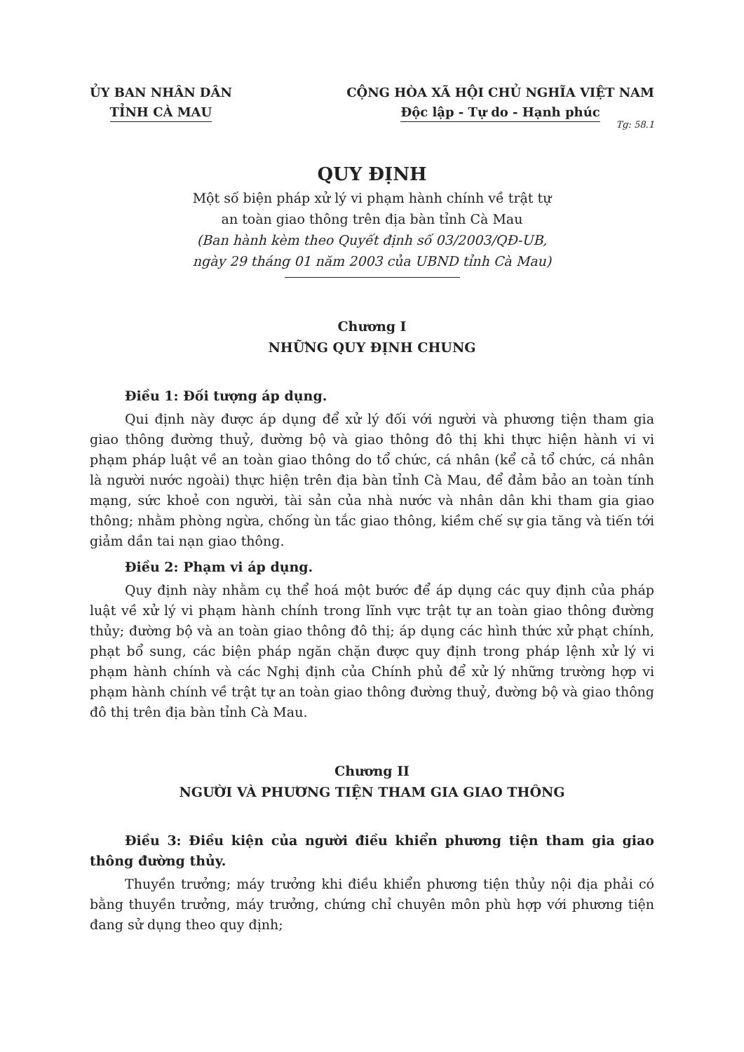ỦY BAN NHÂN DÂN
TỈNH CÀ MAU
CỘNG HÒA XÃ HỘI CHỦ NGHĨA VIỆT NAM
Độc lập - Tự do - Hạnh phúc
Tg: 58.1
QUY ĐỊNH
Một số biện pháp xử lý vi phạm hành chính về trật tự
an toàn giao thông trên địa bàn tỉnh Cà Mau
(Ban hành kèm theo Quyết định số 03/2003/QĐ-UB,
ngày 29 tháng 01 năm 2003 của UBND tỉnh Cà Mau)
Chương I
NHỮNG QUY ĐỊNH CHUNG
Điều 1: Đối tượng áp dụng.
Qui định này được áp dụng để xử lý đối với người và phương tiện tham gia giao thông đường thuỷ, đường bộ và giao thông đô thị khi thực hiện hành vi vi phạm pháp luật về an toàn giao thông do tổ chức, cá nhân (kể cả tổ chức, cá nhân là người nước ngoài) thực hiện trên địa bàn tỉnh Cà Mau, để đảm bảo an toàn tính mạng, sức khoẻ con người, tài sản của nhà nước và nhân dân khi tham gia giao thông; nhằm phòng ngừa, chống ùn tắc giao thông, kiềm chế sự gia tăng và tiến tới giảm dần tai nạn giao thông.
Điều 2: Phạm vi áp dụng.
Quy định này nhằm cụ thể hoá một bước để áp dụng các quy định của pháp luật về xử lý vi phạm hành chính trong lĩnh vực trật tự an toàn giao thông đường thủy; đường bộ và an toàn giao thông đô thị; áp dụng các hình thức xử phạt chính, phạt bổ sung, các biện pháp ngăn chặn được quy định trong pháp lệnh xử lý vi phạm hành chính và các Nghị định của Chính phủ để xử lý những trường hợp vi phạm hành chính về trật tự an toàn giao thông đường thuỷ, đường bộ và giao thông đô thị trên địa bàn tỉnh Cà Mau.
Chương II
NGƯỜI VÀ PHƯƠNG TIỆN THAM GIA GIAO THÔNG
Điều 3: Điều kiện của người điều khiển phương tiện tham gia giao thông đường thủy.
Thuyền trưởng; máy trưởng khi điều khiển phương tiện thủy nội địa phải có bằng thuyền trưởng, máy trưởng, chứng chỉ chuyên môn phù hợp với phương tiện đang sử dụng theo quy định;